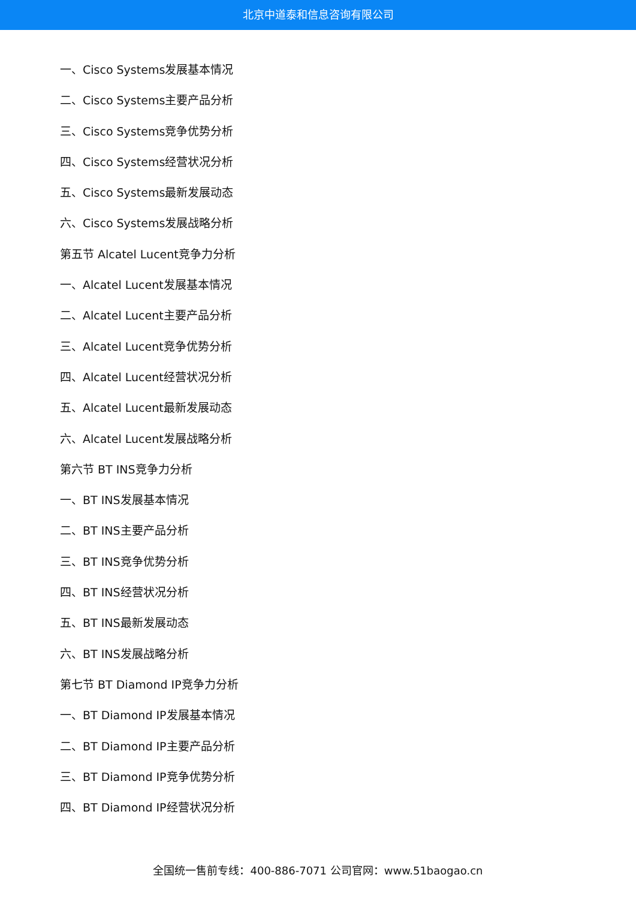北京中道泰和信息咨询有限公司
一、Cisco Systems发展基本情况
二、Cisco Systems主要产品分析
三、Cisco Systems竞争优势分析
四、Cisco Systems经营状况分析
五、Cisco Systems最新发展动态
六、Cisco Systems发展战略分析
第五节 Alcatel Lucent竞争力分析
一、Alcatel Lucent发展基本情况
二、Alcatel Lucent主要产品分析
三、Alcatel Lucent竞争优势分析
四、Alcatel Lucent经营状况分析
五、Alcatel Lucent最新发展动态
六、Alcatel Lucent发展战略分析
第六节 BT INS竞争力分析
一、BT INS发展基本情况
二、BT INS主要产品分析
三、BT INS竞争优势分析
四、BT INS经营状况分析
五、BT INS最新发展动态
六、BT INS发展战略分析
第七节 BT Diamond IP竞争力分析
一、BT Diamond IP发展基本情况
二、BT Diamond IP主要产品分析
三、BT Diamond IP竞争优势分析
四、BT Diamond IP经营状况分析
全国统一售前专线：400-886-7071 公司官网：www.51baogao.cn